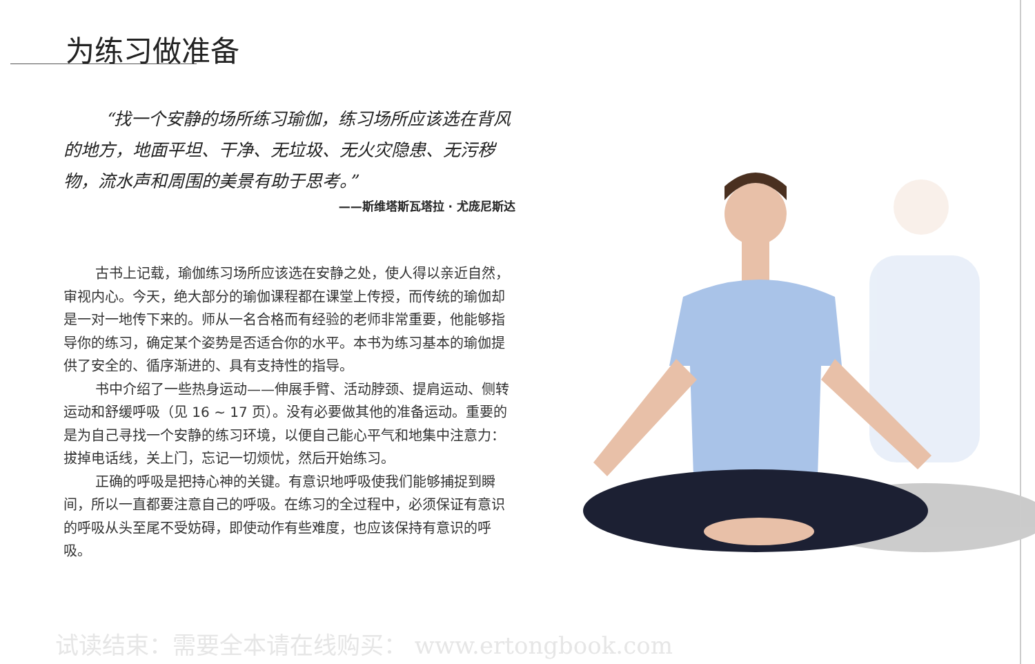为练习做准备
“找一个安静的场所练习瑜伽，练习场所应该选在背风的地方，地面平坦、干净、无垃圾、无火灾隐患、无污秽物，流水声和周围的美景有助于思考。”
——斯维塔斯瓦塔拉 · 尤庞尼斯达
古书上记载，瑜伽练习场所应该选在安静之处，使人得以亲近自然，审视内心。今天，绝大部分的瑜伽课程都在课堂上传授，而传统的瑜伽却是一对一地传下来的。师从一名合格而有经验的老师非常重要，他能够指导你的练习，确定某个姿势是否适合你的水平。本书为练习基本的瑜伽提供了安全的、循序渐进的、具有支持性的指导。
书中介绍了一些热身运动——伸展手臂、活动脖颈、提肩运动、侧转运动和舒缓呼吸（见 16 ~ 17 页）。没有必要做其他的准备运动。重要的是为自己寻找一个安静的练习环境，以便自己能心平气和地集中注意力：拔掉电话线，关上门，忘记一切烦忧，然后开始练习。
正确的呼吸是把持心神的关键。有意识地呼吸使我们能够捕捉到瞬间，所以一直都要注意自己的呼吸。在练习的全过程中，必须保证有意识的呼吸从头至尾不受妨碍，即使动作有些难度，也应该保持有意识的呼吸。
试读结束：需要全本请在线购买： www.ertongbook.com